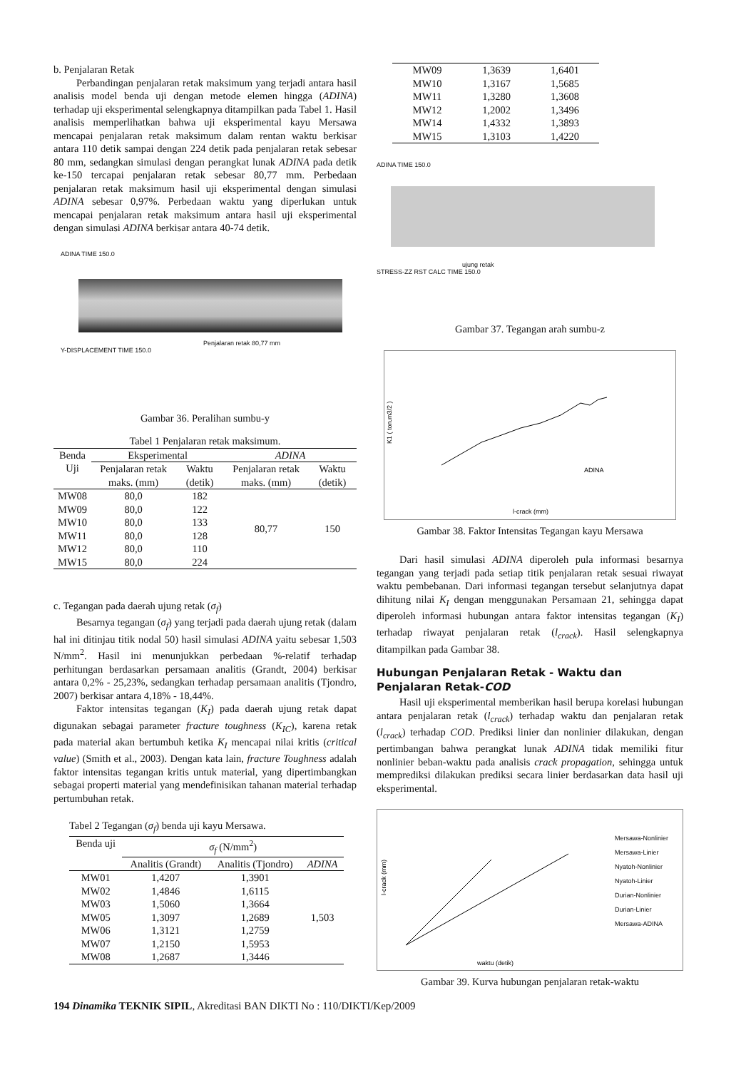b. Penjalaran Retak
Perbandingan penjalaran retak maksimum yang terjadi antara hasil analisis model benda uji dengan metode elemen hingga (ADINA) terhadap uji eksperimental selengkapnya ditampilkan pada Tabel 1. Hasil analisis memperlihatkan bahwa uji eksperimental kayu Mersawa mencapai penjalaran retak maksimum dalam rentan waktu berkisar antara 110 detik sampai dengan 224 detik pada penjalaran retak sebesar 80 mm, sedangkan simulasi dengan perangkat lunak ADINA pada detik ke-150 tercapai penjalaran retak sebesar 80,77 mm. Perbedaan penjalaran retak maksimum hasil uji eksperimental dengan simulasi ADINA sebesar 0,97%. Perbedaan waktu yang diperlukan untuk mencapai penjalaran retak maksimum antara hasil uji eksperimental dengan simulasi ADINA berkisar antara 40-74 detik.
ADINA TIME 150.0
Penjalaran retak 80,77 mm
Y-DISPLACEMENT TIME 150.0
Gambar 36. Peralihan sumbu-y
Tabel 1 Penjalaran retak maksimum.
| Benda Uji | Eksperimental | | ADINA | |
| --- | --- | --- | --- | --- |
| | Penjalaran retak maks. (mm) | Waktu (detik) | Penjalaran retak maks. (mm) | Waktu (detik) |
| MW08 | 80,0 | 182 | 80,77 | 150 |
| MW09 | 80,0 | 122 | | |
| MW10 | 80,0 | 133 | | |
| MW11 | 80,0 | 128 | | |
| MW12 | 80,0 | 110 | | |
| MW15 | 80,0 | 224 | | |
c. Tegangan pada daerah ujung retak (σ<sub>f</sub>)
Besarnya tegangan (σ<sub>f</sub>) yang terjadi pada daerah ujung retak (dalam hal ini ditinjau titik nodal 50) hasil simulasi ADINA yaitu sebesar 1,503 N/mm<sup>2</sup>. Hasil ini menunjukkan perbedaan %-relatif terhadap perhitungan berdasarkan persamaan analitis (Grandt, 2004) berkisar antara 0,2% - 25,23%, sedangkan terhadap persamaan analitis (Tjondro, 2007) berkisar antara 4,18% - 18,44%.
Faktor intensitas tegangan (K<sub>I</sub>) pada daerah ujung retak dapat digunakan sebagai parameter fracture toughness (K<sub>IC</sub>), karena retak pada material akan bertumbuh ketika K<sub>I</sub> mencapai nilai kritis (critical value) (Smith et al., 2003). Dengan kata lain, fracture Toughness adalah faktor intensitas tegangan kritis untuk material, yang dipertimbangkan sebagai properti material yang mendefinisikan tahanan material terhadap pertumbuhan retak.
Tabel 2 Tegangan (σ<sub>f</sub>) benda uji kayu Mersawa.
| Benda uji | σ<sub>f</sub> (N/mm<sup>2</sup>) | | |
| --- | --- | --- | --- |
| | Analitis (Grandt) | Analitis (Tjondro) | ADINA |
| MW01 | 1,4207 | 1,3901 | 1,503 |
| MW02 | 1,4846 | 1,6115 | |
| MW03 | 1,5060 | 1,3664 | |
| MW05 | 1,3097 | 1,2689 | |
| MW06 | 1,3121 | 1,2759 | |
| MW07 | 1,2150 | 1,5953 | |
| MW08 | 1,2687 | 1,3446 | |
| MW09 | 1,3639 | 1,6401 |
| MW10 | 1,3167 | 1,5685 |
| MW11 | 1,3280 | 1,3608 |
| MW12 | 1,2002 | 1,3496 |
| MW14 | 1,4332 | 1,3893 |
| MW15 | 1,3103 | 1,4220 |
ADINA TIME 150.0
ujung retak
STRESS-ZZ RST CALC TIME 150.0
Gambar 37. Tegangan arah sumbu-z
K1 ( ton.m3/2 )
l-crack (mm)
ADINA
Gambar 38. Faktor Intensitas Tegangan kayu Mersawa
Dari hasil simulasi ADINA diperoleh pula informasi besarnya tegangan yang terjadi pada setiap titik penjalaran retak sesuai riwayat waktu pembebanan. Dari informasi tegangan tersebut selanjutnya dapat dihitung nilai K<sub>I</sub> dengan menggunakan Persamaan 21, sehingga dapat diperoleh informasi hubungan antara faktor intensitas tegangan (K<sub>I</sub>) terhadap riwayat penjalaran retak (l<sub>crack</sub>). Hasil selengkapnya ditampilkan pada Gambar 38.
Hubungan Penjalaran Retak - Waktu dan Penjalaran Retak-COD
Hasil uji eksperimental memberikan hasil berupa korelasi hubungan antara penjalaran retak (l<sub>crack</sub>) terhadap waktu dan penjalaran retak (l<sub>crack</sub>) terhadap COD. Prediksi linier dan nonlinier dilakukan, dengan pertimbangan bahwa perangkat lunak ADINA tidak memiliki fitur nonlinier beban-waktu pada analisis crack propagation, sehingga untuk memprediksi dilakukan prediksi secara linier berdasarkan data hasil uji eksperimental.
waktu (detik)
l-crack (mm)
Mersawa-Nonlinier
Mersawa-Linier
Nyatoh-Nonlinier
Nyatoh-Linier
Durian-Nonlinier
Durian-Linier
Mersawa-ADINA
Gambar 39. Kurva hubungan penjalaran retak-waktu
194 Dinamika TEKNIK SIPIL, Akreditasi BAN DIKTI No : 110/DIKTI/Kep/2009